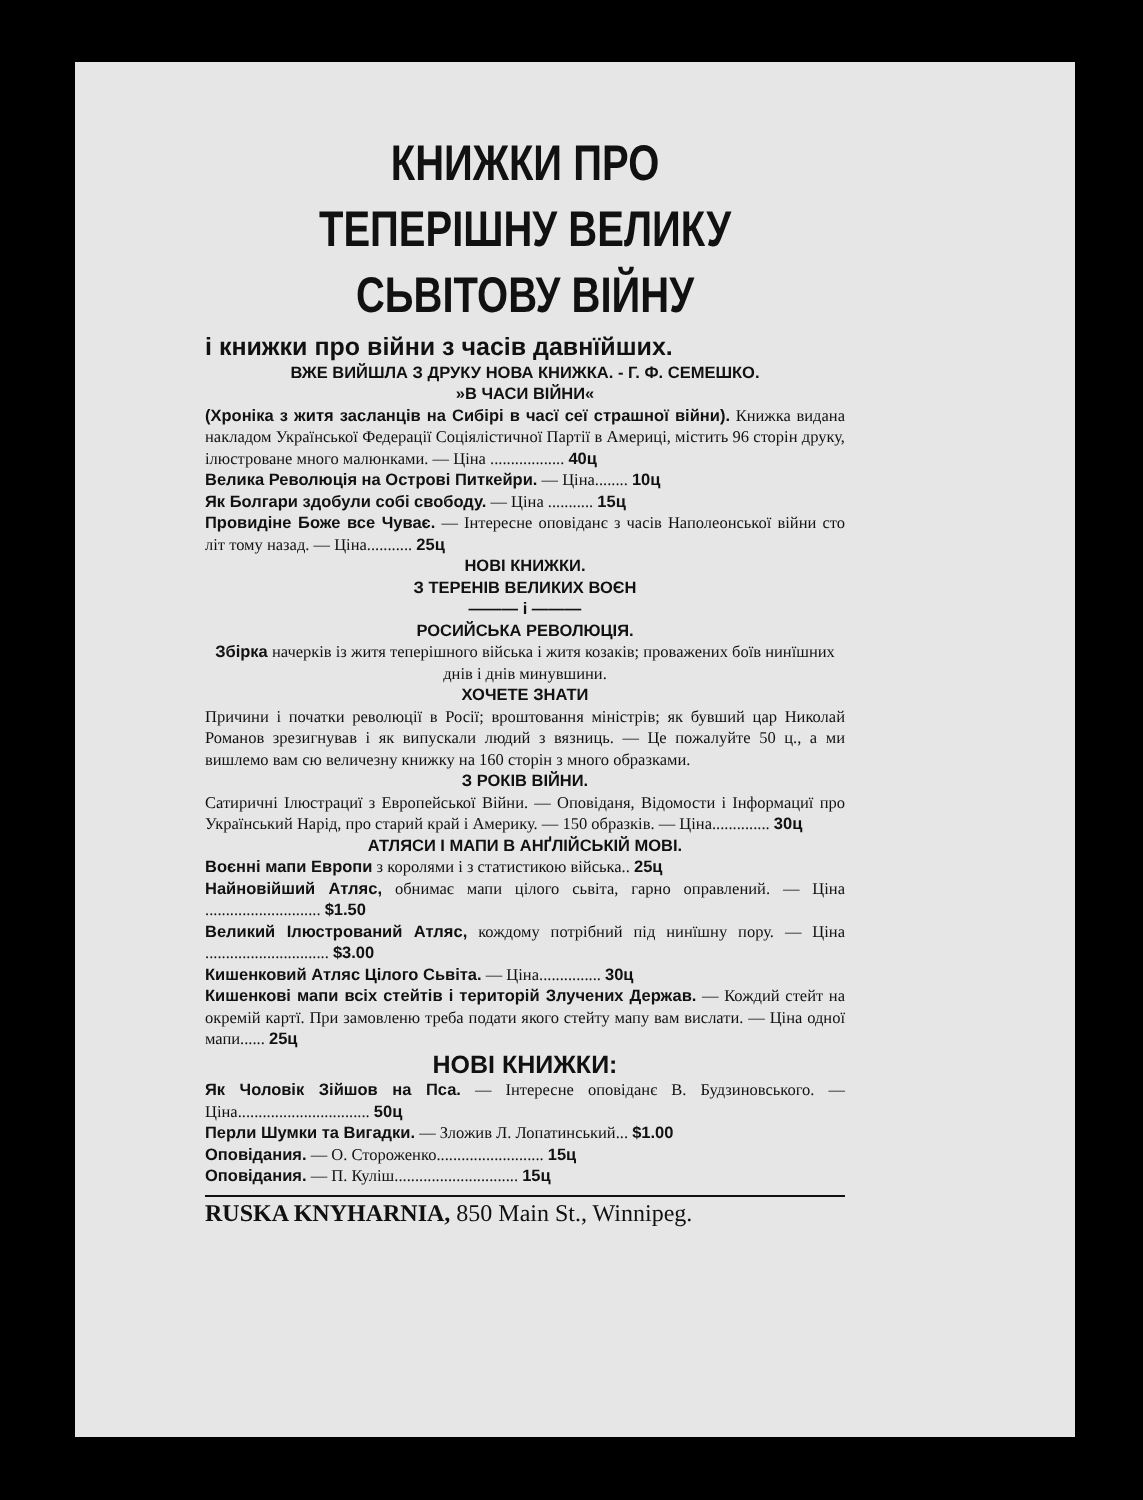КНИЖКИ ПРО ТЕПЕРІШНУ ВЕЛИКУ СЬВІТОВУ ВІЙНУ
і книжки про війни з часів давнїйших.
ВЖЕ ВИЙШЛА З ДРУКУ НОВА КНИЖКА. - Г. Ф. СЕМЕШКО.
»В ЧАСИ ВІЙНИ«
(Хроніка з житя засланців на Сибірі в часї сеї страшної війни). Книжка видана накладом Української Федерації Соціялістичної Партії в Америці, містить 96 сторін друку, ілюстроване много малюнками. — Ціна .................. 40ц
Велика Революція на Острові Питкейри. — Ціна........ 10ц
Як Болгари здобули собі свободу. — Ціна ........... 15ц
Провидіне Боже все Чуває. — Інтересне оповіданє з часів Наполеонської війни сто літ тому назад. — Ціна........... 25ц
НОВІ КНИЖКИ.
З ТЕРЕНІВ ВЕЛИКИХ ВОЄН
——— і ———
РОСИЙСЬКА РЕВОЛЮЦІЯ.
Збірка начерків із житя теперішного війська і житя козаків; проважених боїв нинїшних днів і днів минувшини.
ХОЧЕТЕ ЗНАТИ
Причини і початки революції в Росії; вроштовання міністрів; як бувший цар Николай Романов зрезигнував і як випускали людий з вязниць. — Це пожалуйте 50 ц., а ми вишлемо вам сю величезну книжку на 160 сторін з много образками.
З РОКІВ ВІЙНИ.
Сатиричні Ілюстрациї з Европейської Війни. — Оповіданя, Відомости і Інформациї про Український Нарід, про старий край і Америку. — 150 образків. — Ціна.............. 30ц
АТЛЯСИ І МАПИ В АНҐЛІЙСЬКІЙ МОВІ.
Воєнні мапи Европи з королями і з статистикою війська.. 25ц
Найновійший Атляс, обнимає мапи цілого сьвіта, гарно оправлений. — Ціна ............................ $1.50
Великий Ілюстрований Атляс, кождому потрібний під нинїшну пору. — Ціна .............................. $3.00
Кишенковий Атляс Цілого Сьвіта. — Ціна............... 30ц
Кишенкові мапи всіх стейтів і територій Злучених Держав. — Кождий стейт на окремій картї. При замовленю треба подати якого стейту мапу вам вислати. — Ціна одної мапи...... 25ц
НОВІ КНИЖКИ:
Як Чоловік Зійшов на Пса. — Інтересне оповіданє В. Будзиновського. — Ціна................................ 50ц
Перли Шумки та Вигадки. — Зложив Л. Лопатинський... $1.00
Оповідания. — О. Стороженко.......................... 15ц
Оповідания. — П. Куліш.............................. 15ц
RUSKA KNYHARNIA, 850 Main St., Winnipeg.